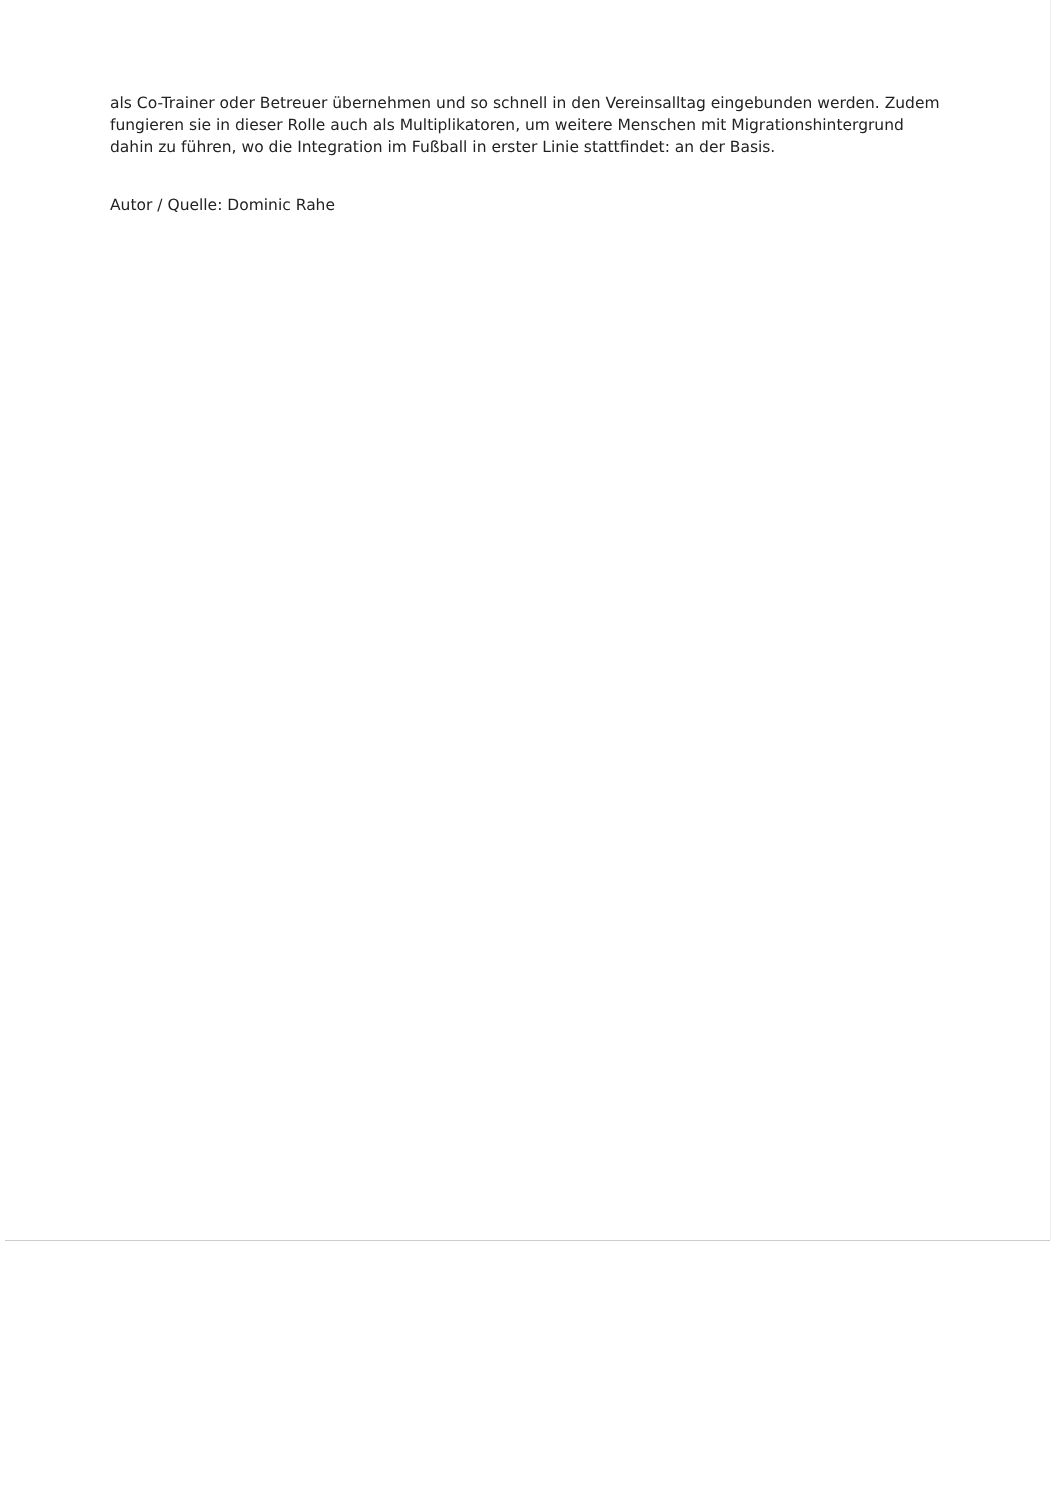als Co-Trainer oder Betreuer übernehmen und so schnell in den Vereinsalltag eingebunden werden. Zudem fungieren sie in dieser Rolle auch als Multiplikatoren, um weitere Menschen mit Migrationshintergrund dahin zu führen, wo die Integration im Fußball in erster Linie stattfindet: an der Basis.
Autor / Quelle: Dominic Rahe